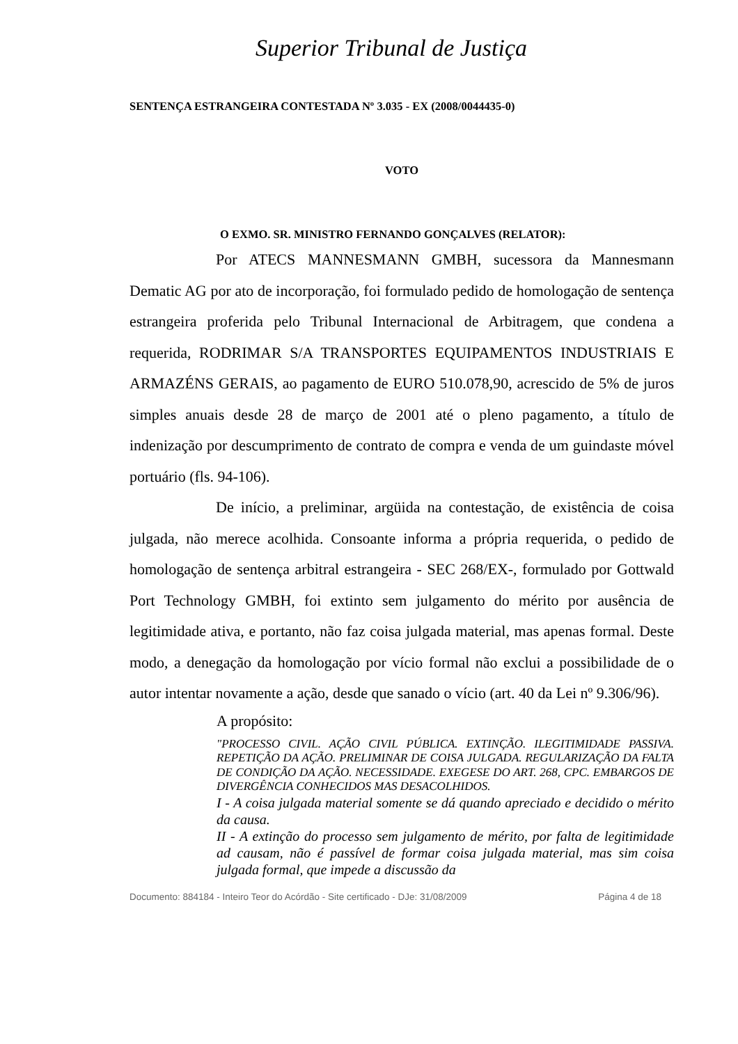Superior Tribunal de Justiça
SENTENÇA ESTRANGEIRA CONTESTADA Nº 3.035 - EX (2008/0044435-0)
VOTO
O EXMO. SR. MINISTRO FERNANDO GONÇALVES (RELATOR):
Por ATECS MANNESMANN GMBH, sucessora da Mannesmann Dematic AG por ato de incorporação, foi formulado pedido de homologação de sentença estrangeira proferida pelo Tribunal Internacional de Arbitragem, que condena a requerida, RODRIMAR S/A TRANSPORTES EQUIPAMENTOS INDUSTRIAIS E ARMAZÉNS GERAIS, ao pagamento de EURO 510.078,90, acrescido de 5% de juros simples anuais desde 28 de março de 2001 até o pleno pagamento, a título de indenização por descumprimento de contrato de compra e venda de um guindaste móvel portuário (fls. 94-106).
De início, a preliminar, argüida na contestação, de existência de coisa julgada, não merece acolhida. Consoante informa a própria requerida, o pedido de homologação de sentença arbitral estrangeira - SEC 268/EX-, formulado por Gottwald Port Technology GMBH, foi extinto sem julgamento do mérito por ausência de legitimidade ativa, e portanto, não faz coisa julgada material, mas apenas formal. Deste modo, a denegação da homologação por vício formal não exclui a possibilidade de o autor intentar novamente a ação, desde que sanado o vício (art. 40 da Lei nº 9.306/96).
A propósito:
"PROCESSO CIVIL. AÇÃO CIVIL PÚBLICA. EXTINÇÃO. ILEGITIMIDADE PASSIVA. REPETIÇÃO DA AÇÃO. PRELIMINAR DE COISA JULGADA. REGULARIZAÇÃO DA FALTA DE CONDIÇÃO DA AÇÃO. NECESSIDADE. EXEGESE DO ART. 268, CPC. EMBARGOS DE DIVERGÊNCIA CONHECIDOS MAS DESACOLHIDOS.
I - A coisa julgada material somente se dá quando apreciado e decidido o mérito da causa.
II - A extinção do processo sem julgamento de mérito, por falta de legitimidade ad causam, não é passível de formar coisa julgada material, mas sim coisa julgada formal, que impede a discussão da
Documento: 884184 - Inteiro Teor do Acórdão - Site certificado - DJe: 31/08/2009 Página 4 de 18